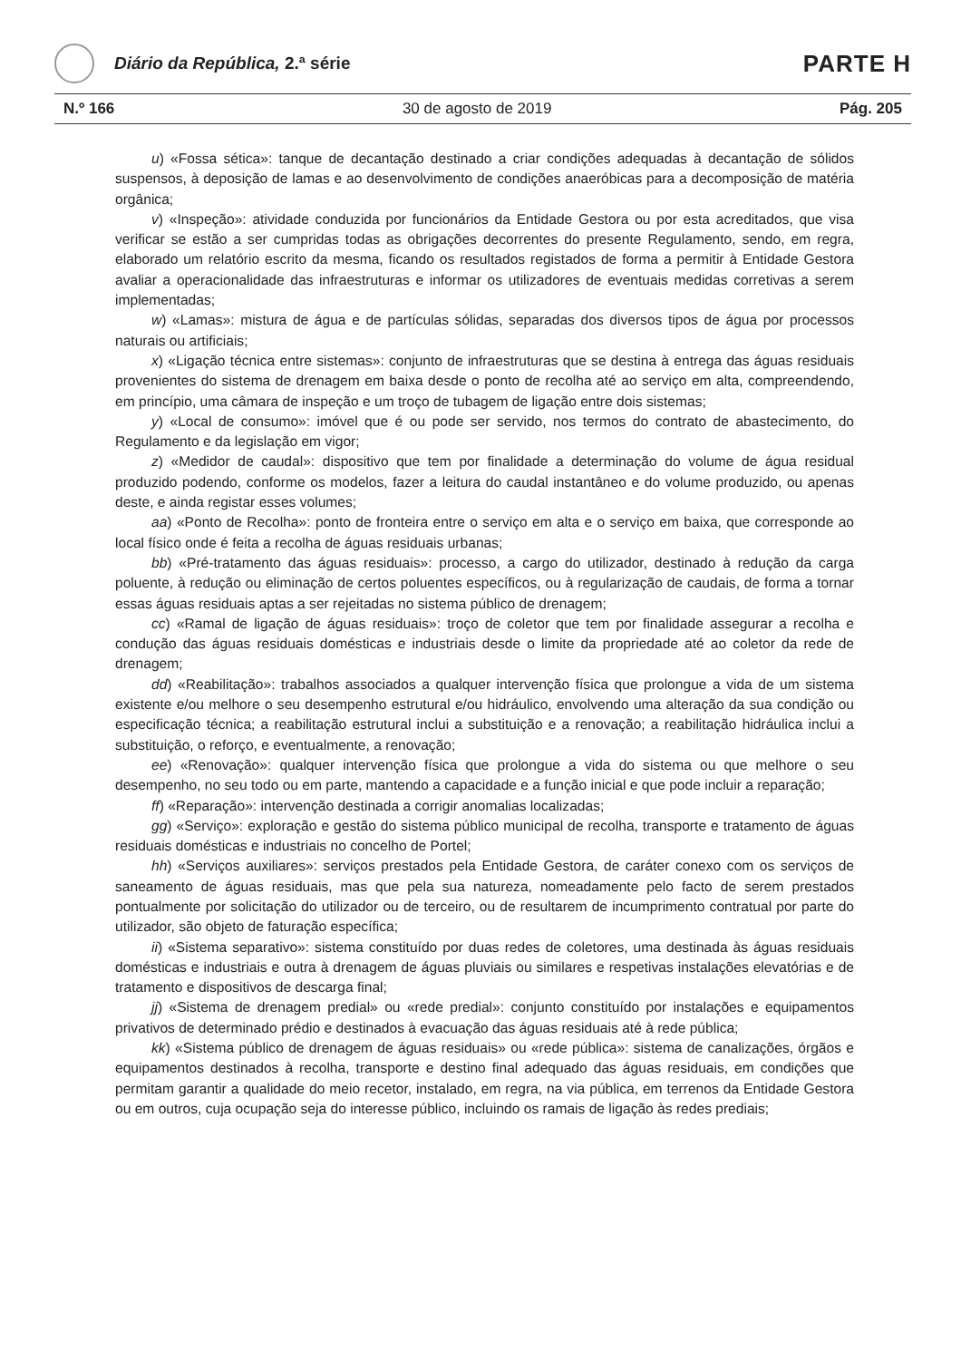Diário da República, 2.ª série
PARTE H
N.º 166 30 de agosto de 2019 Pág. 205
u) «Fossa sética»: tanque de decantação destinado a criar condições adequadas à decantação de sólidos suspensos, à deposição de lamas e ao desenvolvimento de condições anaeróbicas para a decomposição de matéria orgânica;
v) «Inspeção»: atividade conduzida por funcionários da Entidade Gestora ou por esta acreditados, que visa verificar se estão a ser cumpridas todas as obrigações decorrentes do presente Regulamento, sendo, em regra, elaborado um relatório escrito da mesma, ficando os resultados registados de forma a permitir à Entidade Gestora avaliar a operacionalidade das infraestruturas e informar os utilizadores de eventuais medidas corretivas a serem implementadas;
w) «Lamas»: mistura de água e de partículas sólidas, separadas dos diversos tipos de água por processos naturais ou artificiais;
x) «Ligação técnica entre sistemas»: conjunto de infraestruturas que se destina à entrega das águas residuais provenientes do sistema de drenagem em baixa desde o ponto de recolha até ao serviço em alta, compreendendo, em princípio, uma câmara de inspeção e um troço de tubagem de ligação entre dois sistemas;
y) «Local de consumo»: imóvel que é ou pode ser servido, nos termos do contrato de abastecimento, do Regulamento e da legislação em vigor;
z) «Medidor de caudal»: dispositivo que tem por finalidade a determinação do volume de água residual produzido podendo, conforme os modelos, fazer a leitura do caudal instantâneo e do volume produzido, ou apenas deste, e ainda registar esses volumes;
aa) «Ponto de Recolha»: ponto de fronteira entre o serviço em alta e o serviço em baixa, que corresponde ao local físico onde é feita a recolha de águas residuais urbanas;
bb) «Pré-tratamento das águas residuais»: processo, a cargo do utilizador, destinado à redução da carga poluente, à redução ou eliminação de certos poluentes específicos, ou à regularização de caudais, de forma a tornar essas águas residuais aptas a ser rejeitadas no sistema público de drenagem;
cc) «Ramal de ligação de águas residuais»: troço de coletor que tem por finalidade assegurar a recolha e condução das águas residuais domésticas e industriais desde o limite da propriedade até ao coletor da rede de drenagem;
dd) «Reabilitação»: trabalhos associados a qualquer intervenção física que prolongue a vida de um sistema existente e/ou melhore o seu desempenho estrutural e/ou hidráulico, envolvendo uma alteração da sua condição ou especificação técnica; a reabilitação estrutural inclui a substituição e a renovação; a reabilitação hidráulica inclui a substituição, o reforço, e eventualmente, a renovação;
ee) «Renovação»: qualquer intervenção física que prolongue a vida do sistema ou que melhore o seu desempenho, no seu todo ou em parte, mantendo a capacidade e a função inicial e que pode incluir a reparação;
ff) «Reparação»: intervenção destinada a corrigir anomalias localizadas;
gg) «Serviço»: exploração e gestão do sistema público municipal de recolha, transporte e tratamento de águas residuais domésticas e industriais no concelho de Portel;
hh) «Serviços auxiliares»: serviços prestados pela Entidade Gestora, de caráter conexo com os serviços de saneamento de águas residuais, mas que pela sua natureza, nomeadamente pelo facto de serem prestados pontualmente por solicitação do utilizador ou de terceiro, ou de resultarem de incumprimento contratual por parte do utilizador, são objeto de faturação específica;
ii) «Sistema separativo»: sistema constituído por duas redes de coletores, uma destinada às águas residuais domésticas e industriais e outra à drenagem de águas pluviais ou similares e respetivas instalações elevatórias e de tratamento e dispositivos de descarga final;
jj) «Sistema de drenagem predial» ou «rede predial»: conjunto constituído por instalações e equipamentos privativos de determinado prédio e destinados à evacuação das águas residuais até à rede pública;
kk) «Sistema público de drenagem de águas residuais» ou «rede pública»: sistema de canalizações, órgãos e equipamentos destinados à recolha, transporte e destino final adequado das águas residuais, em condições que permitam garantir a qualidade do meio recetor, instalado, em regra, na via pública, em terrenos da Entidade Gestora ou em outros, cuja ocupação seja do interesse público, incluindo os ramais de ligação às redes prediais;